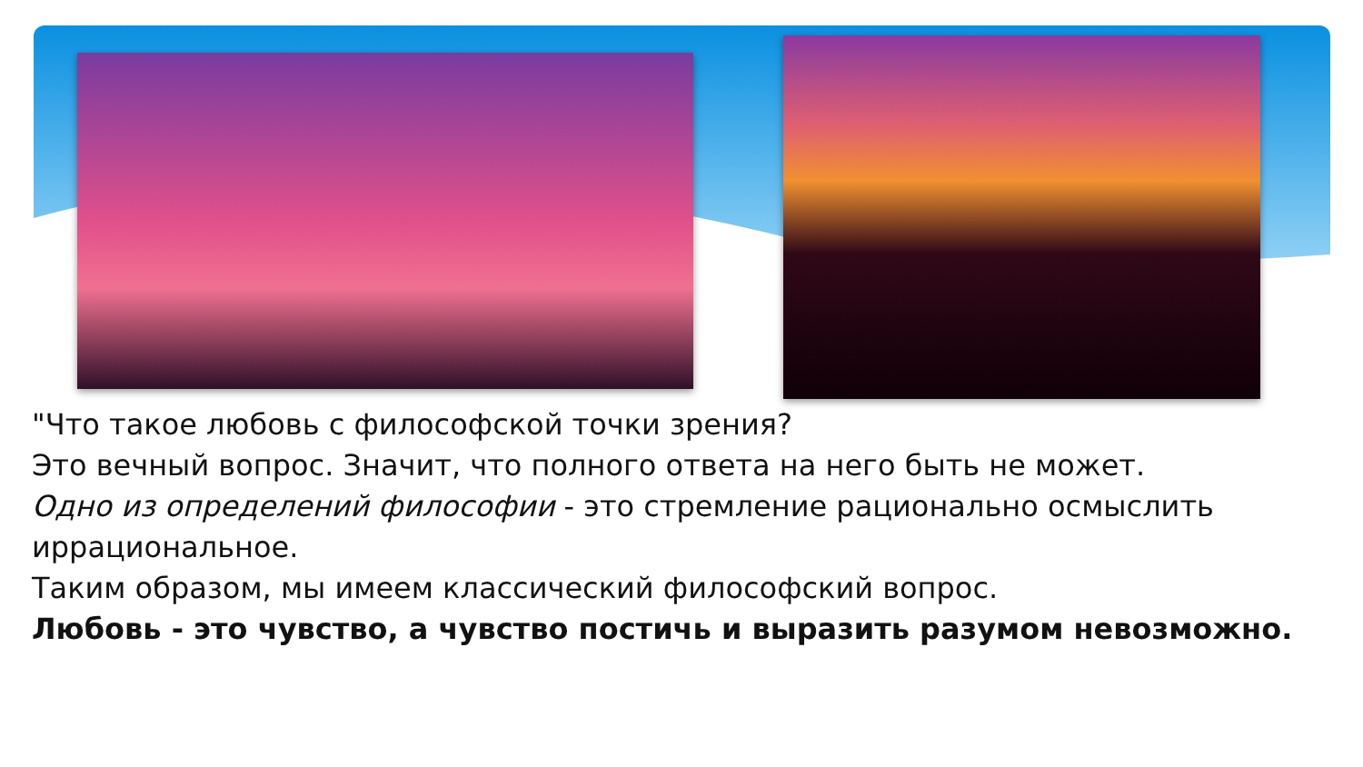"Что такое любовь с философской точки зрения?
Это вечный вопрос. Значит, что полного ответа на него быть не может.
Одно из определений философии - это стремление рационально осмыслить иррациональное.
Таким образом, мы имеем классический философский вопрос.
Любовь - это чувство, а чувство постичь и выразить разумом невозможно.